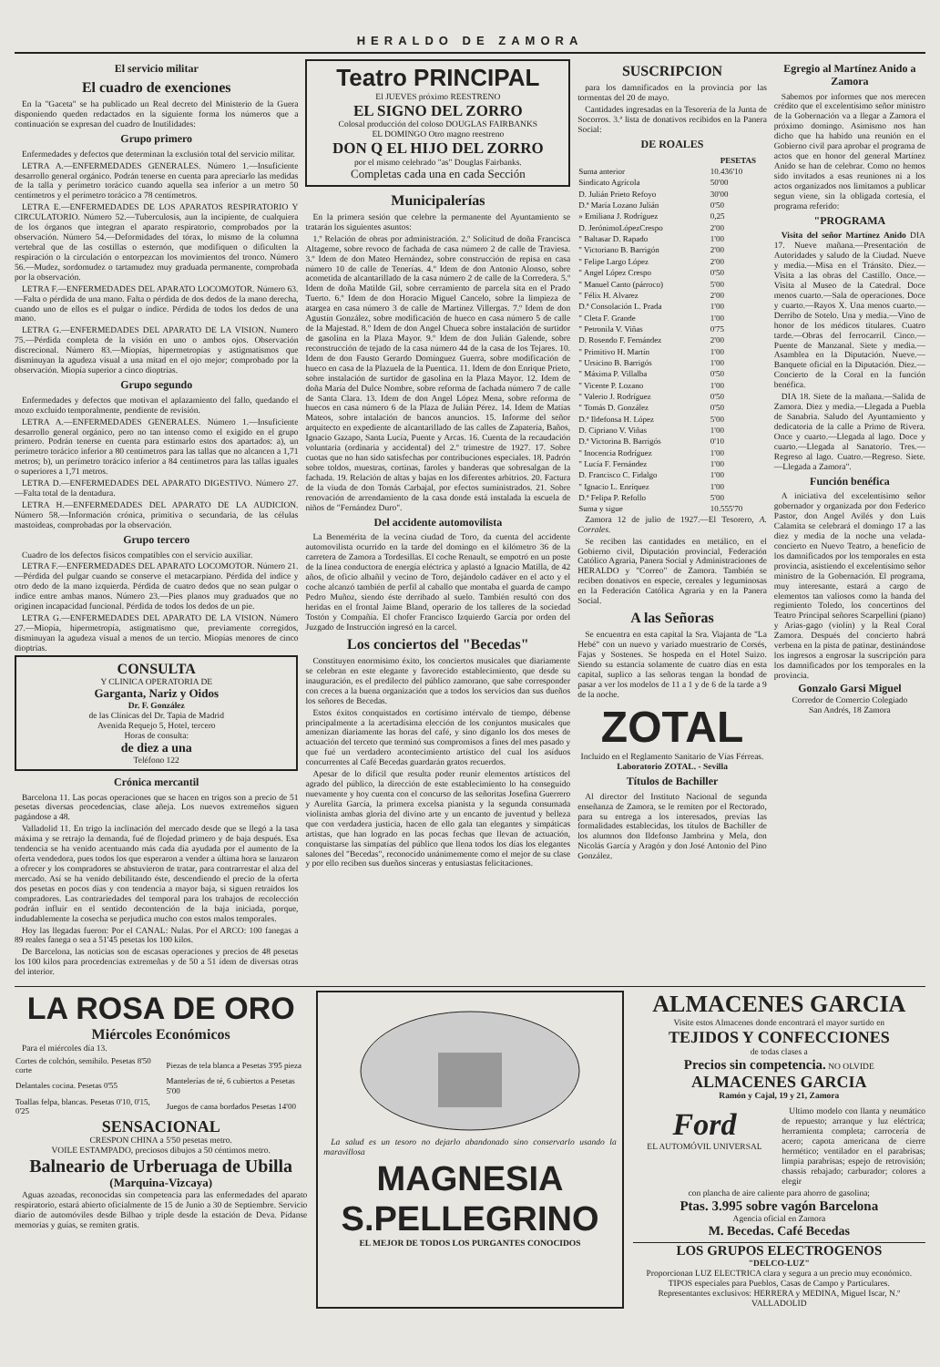HERALDO DE ZAMORA
El servicio militar
El cuadro de exenciones
En la "Gaceta" se ha publicado un Real decreto del Ministerio de la Guera disponiendo queden redactados en la siguiente forma los números que a continuación se expresan del cuadro de Inutilidades:
Grupo primero
Enfermedades y defectos que determinan la exclusión total del servicio militar.
LETRA A.—ENFERMEDADES GENERALES. Número 1.—Insuficiente desarrollo general orgánico. Podrán tenerse en cuenta para apreciarlo las medidas de la talla y perímetro torácico cuando aquella sea inferior a un metro 50 centímetros y el perímetro torácico a 78 centímetros.
LETRA E.—ENFERMEDADES DE LOS APARATOS RESPIRATORIO Y CIRCULATORIO. Número 52.—Tuberculosis, aun la incipiente, de cualquiera de los órganos que integran el aparato respiratorio, comprobados por la observación. Número 54.—Deformidades del tórax, lo mismo de la columna vertebral que de las costillas o esternón, que modifiquen o dificulten la respiración o la circulación o entorpezcan los movimientos del tronco. Número 56.—Mudez, sordomudez o tartamudez muy graduada permanente, comprobada por la observación.
LETRA F.—ENFERMEDADES DEL APARATO LOCOMOTOR. Número 63.—Falta o pérdida de una mano. Falta o pérdida de dos dedos de la mano derecha, cuando uno de ellos es el pulgar o índice. Pérdida de todos los dedos de una mano.
LETRA G.—ENFERMEDADES DEL APARATO DE LA VISION. Numero 75.—Pérdida completa de la visión en uno o ambos ojos. Observación discrecional. Número 83.—Miopías, hipermetropías y astigmatismos que disminuyan la agudeza visual a una mitad en el ojo mejor; comprobado por la observación. Miopía superior a cinco dioptrías.
Grupo segundo
Enfermedades y defectos que motivan el aplazamiento del fallo, quedando el mozo excluído temporalmente, pendiente de revisión.
LETRA A.—ENFERMEDADES GENERALES. Número 1.—Insuficiente desarrollo general orgánico, pero no tan intenso como el exigido en el grupo primero. Podrán tenerse en cuenta para estimarlo estos dos apartados: a), un perímetro torácico inferior a 80 centímetros para las tallas que no alcancen a 1,71 metros; b), un perímetro torácico inferior a 84 centímetros para las tallas iguales o superiores a 1,71 metros.
LETRA D.—ENFERMEDADES DEL APARATO DIGESTIVO. Número 27.—Falta total de la dentadura.
LETRA H.—ENFERMEDADES DEL APARATO DE LA AUDICION. Número 58.—Información crónica, primitiva o secundaria, de las células mastoideas, comprobadas por la observación.
Grupo tercero
Cuadro de los defectos físicos compatibles con el servicio auxiliar.
LETRA F.—ENFERMEDADES DEL APARATO LOCOMOTOR. Número 21.—Pérdida del pulgar cuando se conserve el metacarpiano. Pérdida del índice y otro dedo de la mano izquierda. Pérdida de cuatro dedos que no sean pulgar o índice entre ambas manos. Número 23.—Pies planos muy graduados que no originen incapacidad funcional. Pérdida de todos los dedos de un pie.
LETRA G.—ENFERMEDADES DEL APARATO DE LA VISION. Número 27.—Miopía, hipermetropía, astigmatismo que, previamente corregidos, disminuyan la agudeza visual a menos de un tercio. Miopías menores de cinco dioptrias.
CONSULTA
Y CLINICA OPERATORIA DE
Garganta, Nariz y Oidos
Dr. F. González
de las Clínicas del Dr. Tapia de Madrid
Avenida Requejo 5, Hotel, tercero
Horas de consulta:
de diez a una
Teléfono 122
Crónica mercantil
Barcelona 11. Las pocas operaciones que se hacen en trigos son a precio de 51 pesetas diversas procedencias, clase añeja. Los nuevos extremeños siguen pagándose a 48.
Valladolid 11. En trigo la inclinación del mercado desde que se llegó a la tasa máxima y se retrajo la demanda, fué de flojedad primero y de baja después. Esa tendencia se ha venido acentuando más cada día ayudada por el aumento de la oferta vendedora, pues todos los que esperaron a vender a última hora se lanzaron a ofrecer y los compradores se abstuvieron de tratar, para contrarrestar el alza del mercado. Así se ha venido debilitando éste, descendiendo el precio de la oferta dos pesetas en pocos días y con tendencia a mayor baja, si siguen retraidos los compradores. Las contrariedades del temporal para los trabajos de recolección podrán influir en el sentido decontención de la baja iniciada, porque, indudablemente la cosecha se perjudica mucho con estos malos temporales.
Hoy las llegadas fueron: Por el CANAL: Nulas. Por el ARCO: 100 fanegas a 89 reales fanega o sea a 51'45 pesetas los 100 kilos.
De Barcelona, las noticias son de escasas operaciones y precios de 48 pesetas los 100 kilos para procedencias extremeñas y de 50 a 51 ídem de diversas otras del interior.
Teatro PRINCIPAL
El JUEVES próximo REESTRENO
EL SIGNO DEL ZORRO
Colosal producción del coloso DOUGLAS FAIRBANKS
EL DOMINGO Otro magno reestreno
DON Q EL HIJO DEL ZORRO
por el mismo celebrado "as" Douglas Fairbanks.
Completas cada una en cada Sección
Municipalerías
En la primera sesión que celebre la permanente del Ayuntamiento se tratarán los siguientes asuntos:
1.º Relación de obras por administración. 2.º Solicitud de doña Francisca Altageme, sobre revoco de fachada de casa número 2 de calle de Traviesa. 3.º Idem de don Mateo Hernández, sobre construcción de repisa en casa número 10 de calle de Tenerías. 4.º Idem de don Antonio Alonso, sobre acometida de alcantarillado de la casa número 2 de calle de la Corredera. 5.º Idem de doña Matilde Gil, sobre cerramiento de parcela sita en el Prado Tuerto. 6.º Idem de don Horacio Miguel Cancelo, sobre la limpieza de atargea en casa número 3 de calle de Martínez Villergas. 7.º Idem de don Agustín González, sobre modificación de hueco en casa número 5 de calle de la Majestad. 8.º Idem de don Angel Chueca sobre instalación de surtidor de gasolina en la Plaza Mayor. 9.º Idem de don Julián Galende, sobre reconstrucción de tejado de la casa número 44 de la casa de los Tejares. 10. Idem de don Fausto Gerardo Domínguez Guerra, sobre modificación de hueco en casa de la Plazuela de la Puentica. 11. Idem de don Enrique Prieto, sobre instalación de surtidor de gasolina en la Plaza Mayor. 12. Idem de doña María del Dulce Nombre, sobre reforma de fachada número 7 de calle de Santa Clara. 13. Idem de don Angel López Mena, sobre reforma de huecos en casa número 6 de la Plaza de Julián Pérez. 14. Idem de Matías Mateos, sobre intalación de bancos anuncios. 15. Informe del señor arquitecto en expediente de alcantarillado de las calles de Zapatería, Baños, Ignacio Gazapo, Santa Lucía, Puente y Arcas. 16. Cuenta de la recaudación voluntaria (ordinaria y accidental) del 2.º trimestre de 1927. 17. Sobre cuotas que no han sido satisfechas por contribuciones especiales. 18. Padrón sobre toldos, muestras, cortinas, faroles y banderas que sobresalgan de la fachada. 19. Relación de altas y bajas en los diferentes arbitrios. 20. Factura de la viuda de don Tomás Carbajal, por efectos suministrados. 21. Sobre renovación de arrendamiento de la casa donde está instalada la escuela de niños de "Fernández Duro".
Del accidente automovilista
La Benemérita de la vecina ciudad de Toro, da cuenta del accidente automovilista ocurrido en la tarde del domingo en el kilómetro 36 de la carretera de Zamora a Tordesillas. El coche Renault, se empotró en un poste de la línea conductora de energía eléctrica y aplastó a Ignacio Matilla, de 42 años, de oficio albañil y vecino de Toro, dejándolo cadáver en el acto y el coche alcanzó también de perfil al caballo que montaba el guarda de campo Pedro Muñoz, siendo éste derribado al suelo. También resultó con dos heridas en el frontal Jaime Bland, operario de los talleres de la sociedad Tostón y Compañía. El chofer Francisco Izquierdo García por orden del Juzgado de Instrucción ingresó en la carcel.
Los conciertos del "Becedas"
Constituyen enormísimo éxito, los conciertos musicales que diariamente se celebran en este elegante y favorecido establecimiento, que desde su inauguración, es el predilecto del público zamorano, que sabe corresponder con creces a la buena organización que a todos los servicios dan sus dueños los señores de Becedas.
Estos éxitos conquistados en cortísimo intérvalo de tiempo, débense principalmente a la acertadísima elección de los conjuntos musicales que amenizan diariamente las horas del café, y sino díganlo los dos meses de actuación del terceto que terminó sus compromisos a fines del mes pasado y que fué un verdadero acontecimiento artístico del cual los asíduos concurrentes al Café Becedas guardarán gratos recuerdos.
Apesar de lo difícil que resulta poder reunir elementos artísticos del agrado del público, la dirección de este establecimiento lo ha conseguido nuevamente y hoy cuenta con el concurso de las señoritas Josefina Guerrero y Aurelita García, la primera excelsa pianista y la segunda consumada violinista ambas gloria del divino arte y un encanto de juventud y belleza que con verdadera justicia, hacen de ello gala tan elegantes y simpáticas artistas, que han logrado en las pocas fechas que llevan de actuación, conquistarse las simpatías del público que llena todos los días los elegantes salones del "Becedas", reconocido unánimemente como el mejor de su clase y por ello reciben sus dueños sinceras y entusiastas felicitaciones.
SUSCRIPCION
para los damnificados en la provincia por las tormentas del 20 de mayo.
Cantidades ingresadas en la Tesorería de la Junta de Socorros. 3.ª lista de donativos recibidos en la Panera Social:
DE ROALES
| | PESETAS |
| --- | --- |
| Suma anterior | 10.436'10 |
| Sindicato Agrícola | 50'00 |
| D. Julián Prieto Refoyo | 30'00 |
| D.ª María Lozano Julián | 0'50 |
| » Emiliana J. Rodríguez | 0,25 |
| D. JerónimoLópezCrespo | 2'00 |
| " Baltasar D. Rapado | 1'00 |
| " Victoriano B. Barrigón | 2'00 |
| " Felipe Largo López | 2'00 |
| " Angel López Crespo | 0'50 |
| " Manuel Canto (párroco) | 5'00 |
| " Félix H. Alvarez | 2'00 |
| D.ª Consolación L. Prada | 1'00 |
| " Cleta F. Grande | 1'00 |
| " Petronila V. Viñas | 0'75 |
| D. Rosendo F. Fernández | 2'00 |
| " Primitivo H. Martín | 1'00 |
| " Ursicino B. Barrigós | 1'00 |
| " Máxima P. Villalba | 0'50 |
| " Vicente P. Lozano | 1'00 |
| " Valerio J. Rodríguez | 0'50 |
| " Tomás D. González | 0'50 |
| D.ª Ildefonsa H. López | 5'00 |
| D. Cipriano V. Viñas | 1'00 |
| D.ª Victorina B. Barrigós | 0'10 |
| " Inocencia Rodríguez | 1'00 |
| " Lucía F. Fernández | 1'00 |
| D. Francisco C. Fidalgo | 1'00 |
| " Ignacio L. Enríquez | 1'00 |
| D.ª Felipa P. Refollo | 5'00 |
| Suma y sigue | 10.555'70 |
Zamora 12 de julio de 1927.—El Tesorero, A. Corrales.
Se reciben las cantidades en metálico, en el Gobierno civil, Diputación provincial, Federación Católico Agraria, Panera Social y Administraciones de HERALDO y "Correo" de Zamora. También se reciben donativos en especie, cereales y leguminosas en la Federación Católica Agraria y en la Panera Social.
A las Señoras
Se encuentra en esta capital la Sra. Viajanta de "La Hebé" con un nuevo y variado muestrario de Corsés, Fajas y Sostenes. Se hospeda en el Hotel Suizo. Siendo su estancia solamente de cuatro días en esta capital, suplico a las señoras tengan la bondad de pasar a ver los modelos de 11 a 1 y de 6 de la tarde a 9 de la noche.
ZOTAL
Incluido en el Reglamento Sanitario de Vías Férreas.
Laboratorio ZOTAL. - Sevilla
Títulos de Bachiller
Al director del Instituto Nacional de segunda enseñanza de Zamora, se le remiten por el Rectorado, para su entrega a los interesados, previas las formalidades establecidas, los títulos de Bachiller de los alumnos don Ildefonso Jambrina y Mela, don Nicolás García y Aragón y don José Antonio del Pino González.
Egregio al Martínez Anido a Zamora
Sabemos por informes que nos merecen crédito que el excelentísimo señor ministro de la Gobernación va a llegar a Zamora el próximo domingo. Asimismo nos han dicho que ha habido una reunión en el Gobierno civil para aprobar el programa de actos que en honor del general Martínez Anido se han de celebrar. Como no hemos sido invitados a esas reuniones ni a los actos organizados nos limitamos a publicar segun viene, sin la obligada cortesía, el programa referido:
"PROGRAMA
Visita del señor Martínez Anido DIA 17. Nueve mañana.—Presentación de Autoridades y saludo de la Ciudad. Nueve y media.—Misa en el Tránsito. Diez.—Visita a las obras del Castillo. Once.—Visita al Museo de la Catedral. Doce menos cuarto.—Sala de operaciones. Doce y cuarto.—Rayos X. Una menos cuarto.—Derribo de Sotelo. Una y media.—Vino de honor de los médicos titulares. Cuatro tarde.—Obras del ferrocarril. Cinco.—Puente de Manzanal. Siete y media.—Asamblea en la Diputación. Nueve.—Banquete oficial en la Diputación. Diez.—Concierto de la Coral en la función benéfica.
DIA 18. Siete de la mañana.—Salida de Zamora. Diez y media.—Llegada a Puebla de Sanabria. Saludo del Ayuntamiento y dedicatoria de la calle a Primo de Rivera. Once y cuarto.—Llegada al lago. Doce y cuarto.—Llegada al Sanatorio. Tres.—Regreso al lago. Cuatro.—Regreso. Siete.—Llegada a Zamora".
Función benéfica
A iniciativa del excelentísimo señor gobernador y organizada por don Federico Pastor, don Angel Avilés y don Luis Calamita se celebrará el domingo 17 a las diez y media de la noche una velada-concierto en Nuevo Teatro, a beneficio de los damnificados por los temporales en esta provincia, asistiendo el excelentísimo señor ministro de la Gobernación. El programa, muy interesante, estará a cargo de elementos tan valiosos como la banda del regimiento Toledo, los concertinos del Teatro Principal señores Scarpellini (piano) y Arias-gago (violín) y la Real Coral Zamora. Después del concierto habrá verbena en la pista de patinar, destinándose los ingresos a engrosar la suscripción para los damnificados por los temporales en la provincia.
Gonzalo Garsi Miguel
Corredor de Comercio Colegiado
San Andrés, 18 Zamora
LA ROSA DE ORO
Miércoles Económicos
Para el miércoles día 13.
| Cortes de colchón, semihilo. Pesetas 8'50 corte | Piezas de tela blanca a Pesetas 3'95 pieza |
| Delantales cocina. Pesetas 0'55 | Mantelerías de té, 6 cubiertos a Pesetas 5'00 |
| Toallas felpa, blancas. Pesetas 0'10, 0'15, 0'25 | Juegos de cama bordados Pesetas 14'00 |
SENSACIONAL
CRESPON CHINA a 5'50 pesetas metro.
VOILE ESTAMPADO, preciosos dibujos a 50 céntimos metro.
Balneario de Urberuaga de Ubilla
(Marquina-Vizcaya)
Aguas azoadas, reconocidas sin competencia para las enfermedades del aparato respiratorio, estará abierto oficialmente de 15 de Junio a 30 de Septiembre. Servicio diario de automóviles desde Bilbao y triple desde la estación de Deva. Pídanse memorias y guías, se remiten gratis.
La salud es un tesoro no dejarlo abandonado sino conservarlo usando la maravillosa
MAGNESIA
S.PELLEGRINO
EL MEJOR DE TODOS LOS PURGANTES CONOCIDOS
ALMACENES GARCIA
Visite estos Almacenes donde encontrará el mayor surtido en
TEJIDOS Y CONFECCIONES
de todas clases a
Precios sin competencia. NO OLVIDE
ALMACENES GARCIA
Ramón y Cajal, 19 y 21, Zamora
Ford
EL AUTOMÓVIL UNIVERSAL
Ultimo modelo con llanta y neumático de repuesto; arranque y luz eléctrica; herramienta completa; carrocería de acero; capota americana de cierre hermético; ventilador en el parabrisas; limpia parabrisas; espejo de retrovisión; chassis rebajado; carburador; colores a elegir
con plancha de aire caliente para ahorro de gasolina;
Ptas. 3.995 sobre vagón Barcelona
Agencia oficial en Zamora
M. Becedas. Café Becedas
LOS GRUPOS ELECTROGENOS
"DELCO-LUZ"
Proporcionan LUZ ELECTRICA clara y segura a un precio muy económico.
TIPOS especiales para Pueblos, Casas de Campo y Particulares.
Representantes exclusivos: HERRERA y MEDINA, Miguel Iscar, N.º
VALLADOLID